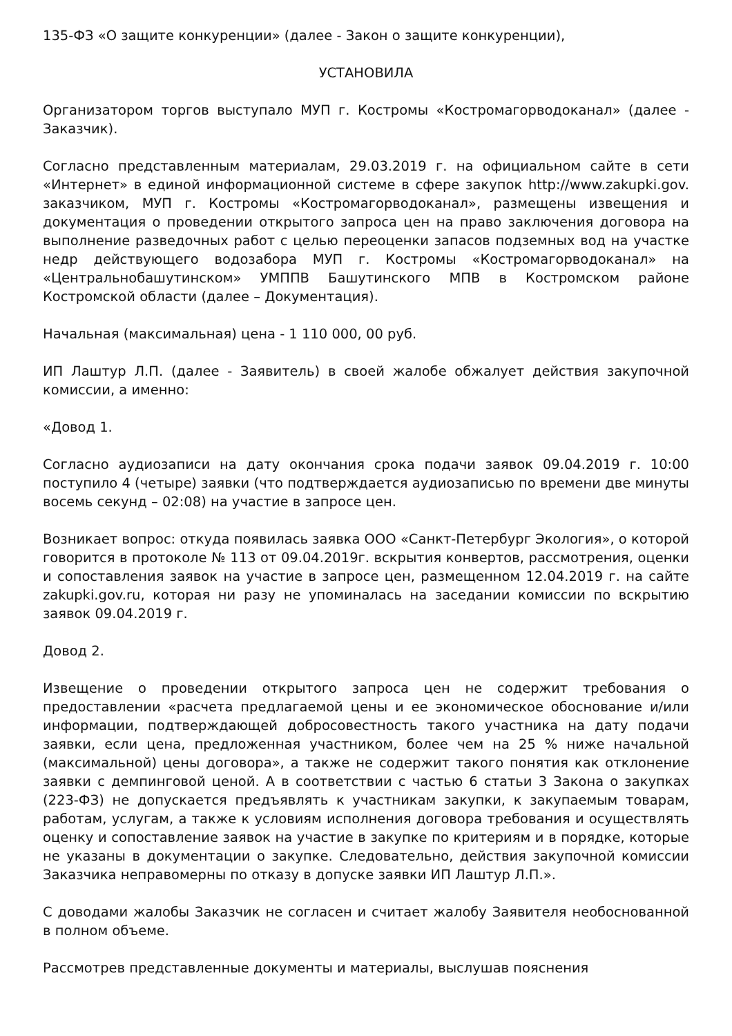135-ФЗ «О защите конкуренции» (далее - Закон о защите конкуренции),
УСТАНОВИЛА
Организатором торгов выступало МУП г. Костромы «Костромагорводоканал» (далее - Заказчик).
Согласно представленным материалам, 29.03.2019 г. на официальном сайте в сети «Интернет» в единой информационной системе в сфере закупок http://www.zakupki.gov. заказчиком, МУП г. Костромы «Костромагорводоканал», размещены извещения и документация о проведении открытого запроса цен на право заключения договора на выполнение разведочных работ с целью переоценки запасов подземных вод на участке недр действующего водозабора МУП г. Костромы «Костромагорводоканал» на «Центральнобашутинском» УМППВ Башутинского МПВ в Костромском районе Костромской области (далее – Документация).
Начальная (максимальная) цена - 1 110 000, 00 руб.
ИП Лаштур Л.П. (далее - Заявитель) в своей жалобе обжалует действия закупочной комиссии, а именно:
«Довод 1.
Согласно аудиозаписи на дату окончания срока подачи заявок 09.04.2019 г. 10:00 поступило 4 (четыре) заявки (что подтверждается аудиозаписью по времени две минуты восемь секунд – 02:08) на участие в запросе цен.
Возникает вопрос: откуда появилась заявка ООО «Санкт-Петербург Экология», о которой говорится в протоколе № 113 от 09.04.2019г. вскрытия конвертов, рассмотрения, оценки и сопоставления заявок на участие в запросе цен, размещенном 12.04.2019 г. на сайте zakupki.gov.ru, которая ни разу не упоминалась на заседании комиссии по вскрытию заявок 09.04.2019 г.
Довод 2.
Извещение о проведении открытого запроса цен не содержит требования о предоставлении «расчета предлагаемой цены и ее экономическое обоснование и/или информации, подтверждающей добросовестность такого участника на дату подачи заявки, если цена, предложенная участником, более чем на 25 % ниже начальной (максимальной) цены договора», а также не содержит такого понятия как отклонение заявки с демпинговой ценой. А в соответствии с частью 6 статьи 3 Закона о закупках (223-ФЗ) не допускается предъявлять к участникам закупки, к закупаемым товарам, работам, услугам, а также к условиям исполнения договора требования и осуществлять оценку и сопоставление заявок на участие в закупке по критериям и в порядке, которые не указаны в документации о закупке. Следовательно, действия закупочной комиссии Заказчика неправомерны по отказу в допуске заявки ИП Лаштур Л.П.».
С доводами жалобы Заказчик не согласен и считает жалобу Заявителя необоснованной в полном объеме.
Рассмотрев представленные документы и материалы, выслушав пояснения